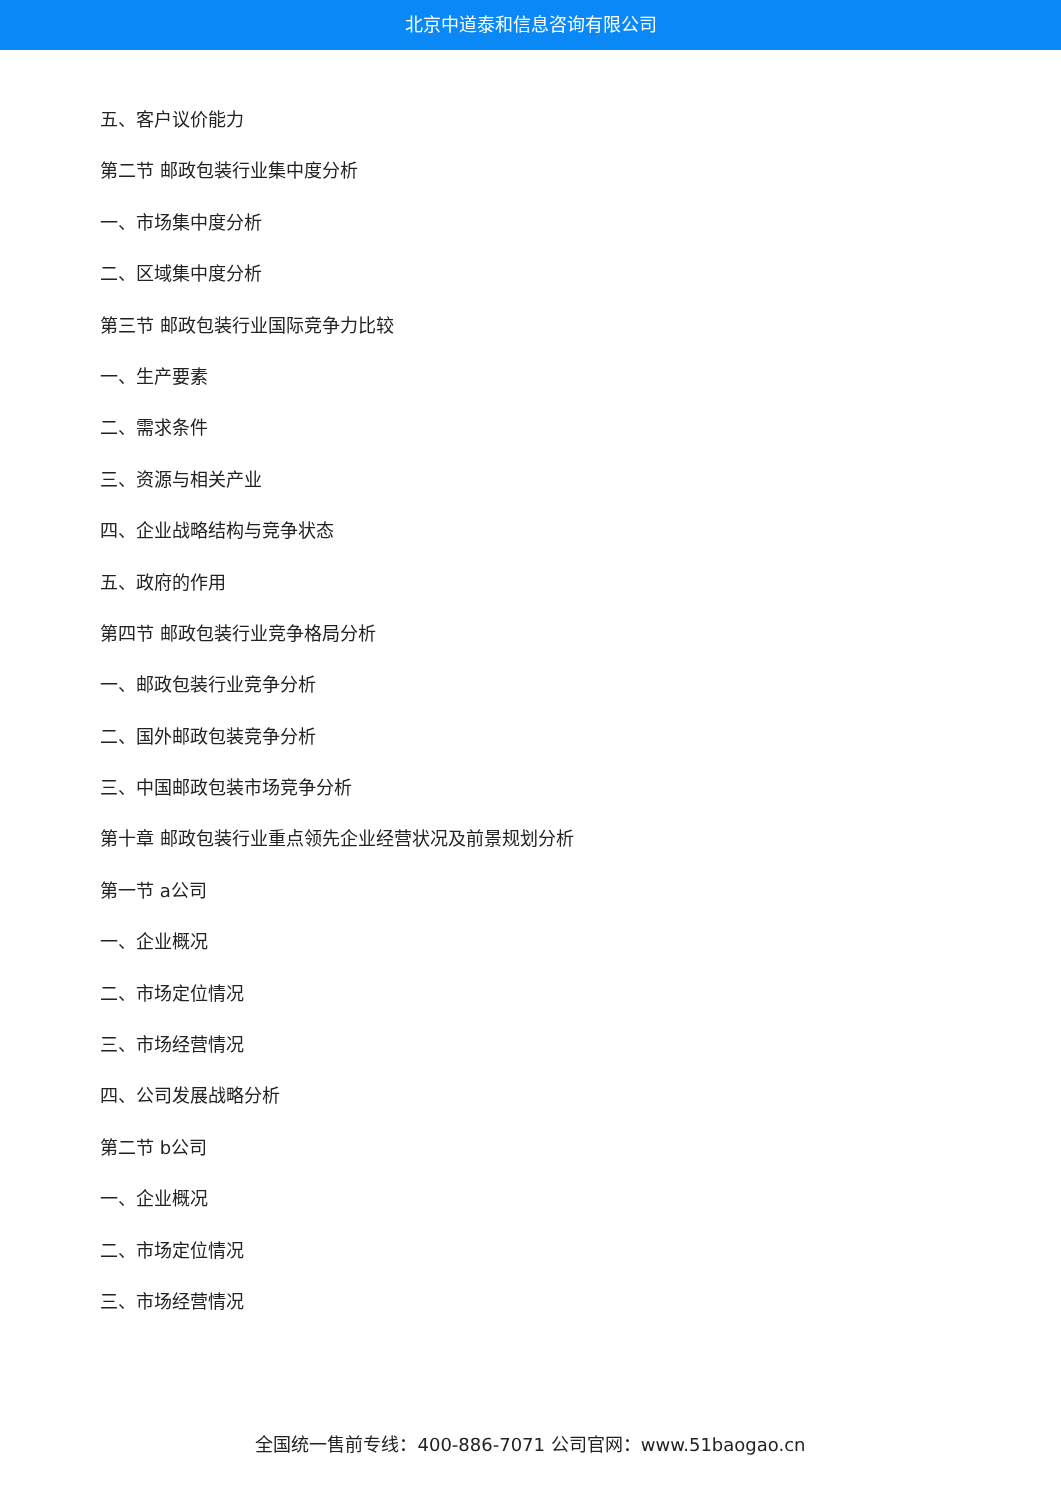北京中道泰和信息咨询有限公司
五、客户议价能力
第二节 邮政包装行业集中度分析
一、市场集中度分析
二、区域集中度分析
第三节 邮政包装行业国际竞争力比较
一、生产要素
二、需求条件
三、资源与相关产业
四、企业战略结构与竞争状态
五、政府的作用
第四节 邮政包装行业竞争格局分析
一、邮政包装行业竞争分析
二、国外邮政包装竞争分析
三、中国邮政包装市场竞争分析
第十章 邮政包装行业重点领先企业经营状况及前景规划分析
第一节 a公司
一、企业概况
二、市场定位情况
三、市场经营情况
四、公司发展战略分析
第二节 b公司
一、企业概况
二、市场定位情况
三、市场经营情况
全国统一售前专线：400-886-7071 公司官网：www.51baogao.cn